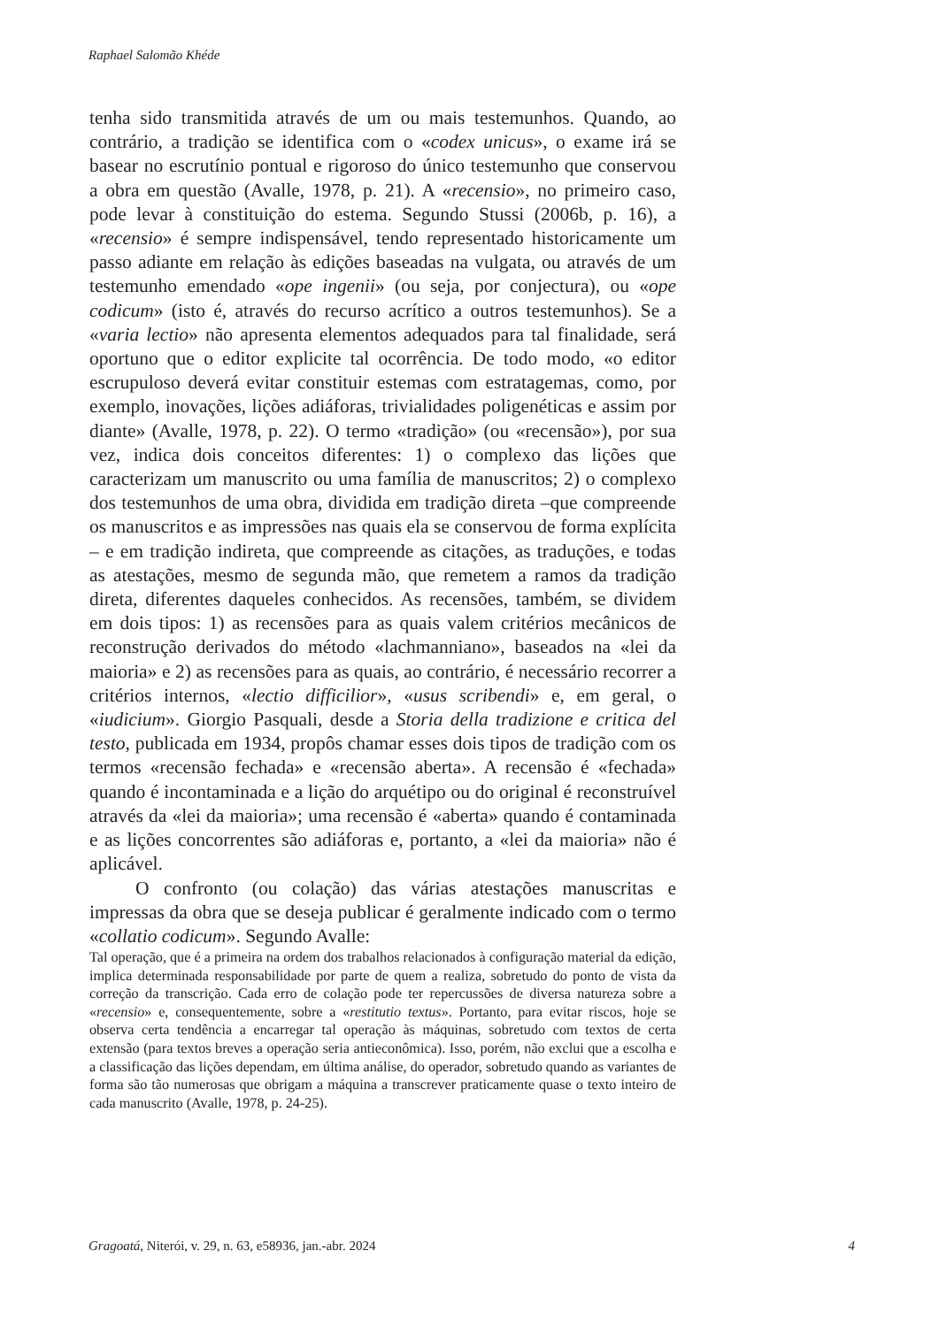Raphael Salomão Khéde
tenha sido transmitida através de um ou mais testemunhos. Quando, ao contrário, a tradição se identifica com o «codex unicus», o exame irá se basear no escrutínio pontual e rigoroso do único testemunho que conservou a obra em questão (Avalle, 1978, p. 21). A «recensio», no primeiro caso, pode levar à constituição do estema. Segundo Stussi (2006b, p. 16), a «recensio» é sempre indispensável, tendo representado historicamente um passo adiante em relação às edições baseadas na vulgata, ou através de um testemunho emendado «ope ingenii» (ou seja, por conjectura), ou «ope codicum» (isto é, através do recurso acrítico a outros testemunhos). Se a «varia lectio» não apresenta elementos adequados para tal finalidade, será oportuno que o editor explicite tal ocorrência. De todo modo, «o editor escrupuloso deverá evitar constituir estemas com estratagemas, como, por exemplo, inovações, lições adiáforas, trivialidades poligenéticas e assim por diante» (Avalle, 1978, p. 22). O termo «tradição» (ou «recensão»), por sua vez, indica dois conceitos diferentes: 1) o complexo das lições que caracterizam um manuscrito ou uma família de manuscritos; 2) o complexo dos testemunhos de uma obra, dividida em tradição direta –que compreende os manuscritos e as impressões nas quais ela se conservou de forma explícita – e em tradição indireta, que compreende as citações, as traduções, e todas as atestações, mesmo de segunda mão, que remetem a ramos da tradição direta, diferentes daqueles conhecidos. As recensões, também, se dividem em dois tipos: 1) as recensões para as quais valem critérios mecânicos de reconstrução derivados do método «lachmanniano», baseados na «lei da maioria» e 2) as recensões para as quais, ao contrário, é necessário recorrer a critérios internos, «lectio difficilior», «usus scribendi» e, em geral, o «iudicium». Giorgio Pasquali, desde a Storia della tradizione e critica del testo, publicada em 1934, propôs chamar esses dois tipos de tradição com os termos «recensão fechada» e «recensão aberta». A recensão é «fechada» quando é incontaminada e a lição do arquétipo ou do original é reconstruível através da «lei da maioria»; uma recensão é «aberta» quando é contaminada e as lições concorrentes são adiáforas e, portanto, a «lei da maioria» não é aplicável.
O confronto (ou colação) das várias atestações manuscritas e impressas da obra que se deseja publicar é geralmente indicado com o termo «collatio codicum». Segundo Avalle:
Tal operação, que é a primeira na ordem dos trabalhos relacionados à configuração material da edição, implica determinada responsabilidade por parte de quem a realiza, sobretudo do ponto de vista da correção da transcrição. Cada erro de colação pode ter repercussões de diversa natureza sobre a «recensio» e, consequentemente, sobre a «restitutio textus». Portanto, para evitar riscos, hoje se observa certa tendência a encarregar tal operação às máquinas, sobretudo com textos de certa extensão (para textos breves a operação seria antieconômica). Isso, porém, não exclui que a escolha e a classificação das lições dependam, em última análise, do operador, sobretudo quando as variantes de forma são tão numerosas que obrigam a máquina a transcrever praticamente quase o texto inteiro de cada manuscrito (Avalle, 1978, p. 24-25).
Gragoatá, Niterói, v. 29, n. 63, e58936, jan.-abr. 2024 4